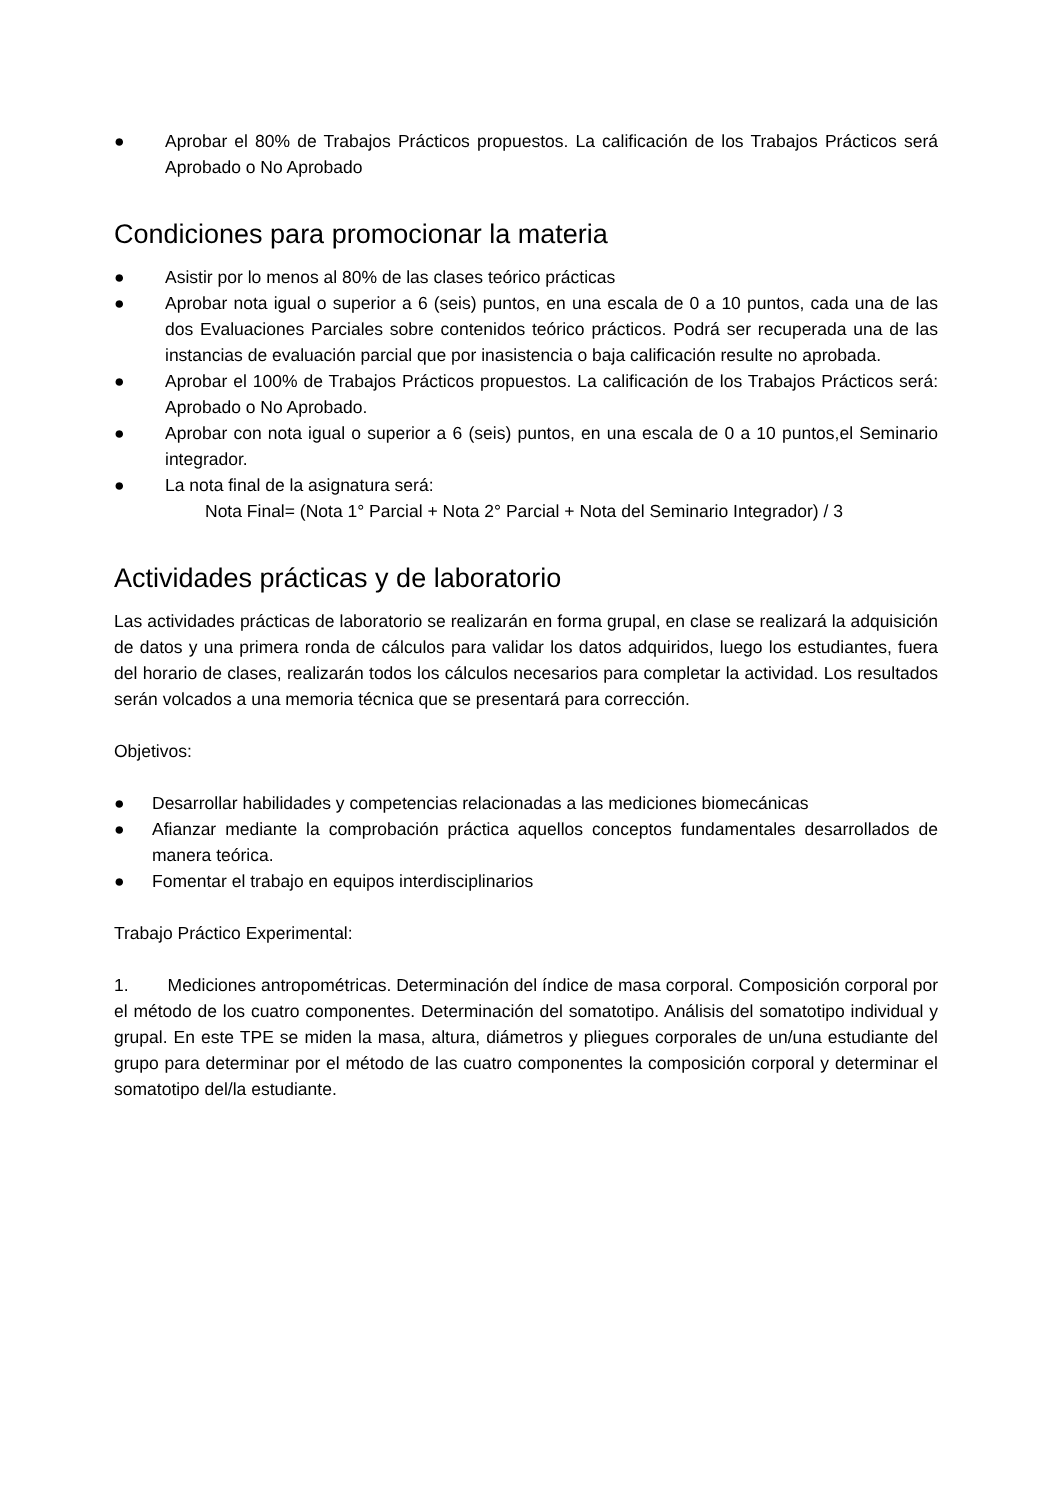● Aprobar el 80% de Trabajos Prácticos propuestos. La calificación de los Trabajos Prácticos será Aprobado o No Aprobado
Condiciones para promocionar la materia
● Asistir por lo menos al 80% de las clases teórico prácticas
● Aprobar nota igual o superior a 6 (seis) puntos, en una escala de 0 a 10 puntos, cada una de las dos Evaluaciones Parciales sobre contenidos teórico prácticos. Podrá ser recuperada una de las instancias de evaluación parcial que por inasistencia o baja calificación resulte no aprobada.
● Aprobar el 100% de Trabajos Prácticos propuestos. La calificación de los Trabajos Prácticos será: Aprobado o No Aprobado.
● Aprobar con nota igual o superior a 6 (seis) puntos, en una escala de 0 a 10 puntos,el Seminario integrador.
● La nota final de la asignatura será:
Nota Final= (Nota 1° Parcial + Nota 2° Parcial + Nota del Seminario Integrador) / 3
Actividades prácticas y de laboratorio
Las actividades prácticas de laboratorio se realizarán en forma grupal, en clase se realizará la adquisición de datos y una primera ronda de cálculos para validar los datos adquiridos, luego los estudiantes, fuera del horario de clases, realizarán todos los cálculos necesarios para completar la actividad. Los resultados serán volcados a una memoria técnica que se presentará para corrección.
Objetivos:
● Desarrollar habilidades y competencias relacionadas a las mediciones biomecánicas
● Afianzar mediante la comprobación práctica aquellos conceptos fundamentales desarrollados de manera teórica.
● Fomentar el trabajo en equipos interdisciplinarios
Trabajo Práctico Experimental:
1. Mediciones antropométricas. Determinación del índice de masa corporal. Composición corporal por el método de los cuatro componentes. Determinación del somatotipo. Análisis del somatotipo individual y grupal. En este TPE se miden la masa, altura, diámetros y pliegues corporales de un/una estudiante del grupo para determinar por el método de las cuatro componentes la composición corporal y determinar el somatotipo del/la estudiante.